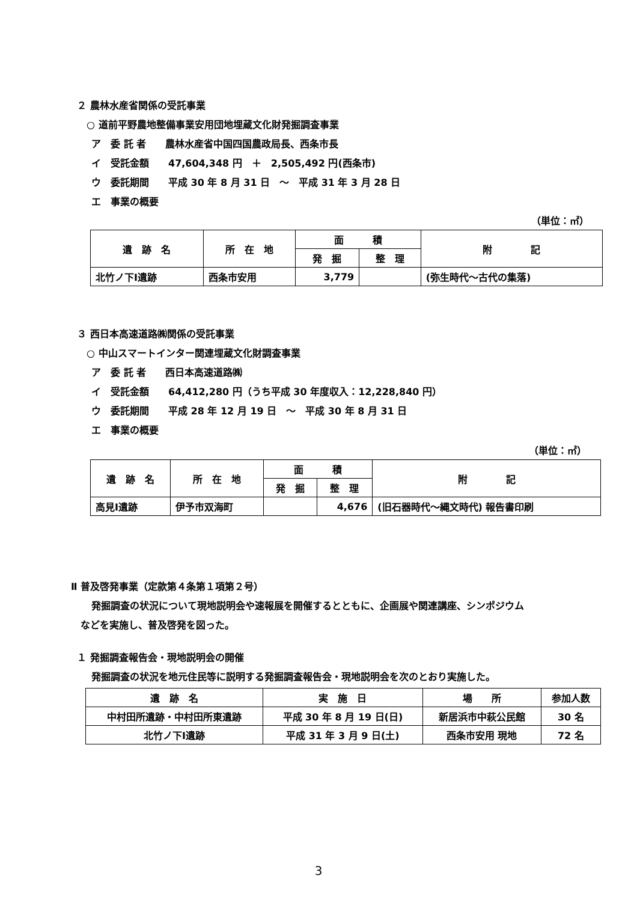２ 農林水産省関係の受託事業
○ 道前平野農地整備事業安用団地埋蔵文化財発掘調査事業
ア　委 託 者　　農林水産省中国四国農政局長、西条市長
イ　受託金額　　47,604,348 円　＋　2,505,492 円(西条市)
ウ　委託期間　　平成 30 年 8 月 31 日　～　平成 31 年 3 月 28 日
エ　事業の概要
（単位：㎡）
| 遺 跡 名 | 所 在 地 | 面 積 | | 附 記 |
| --- | --- | --- | --- | --- |
| | | 発 掘 | 整 理 | |
| 北竹ノ下Ⅰ遺跡 | 西条市安用 | 3,779 | | (弥生時代～古代の集落) |
３ 西日本高速道路㈱関係の受託事業
○ 中山スマートインター関連埋蔵文化財調査事業
ア　委 託 者　　西日本高速道路㈱
イ　受託金額　　64,412,280 円（うち平成 30 年度収入：12,228,840 円）
ウ　委託期間　　平成 28 年 12 月 19 日　～　平成 30 年 8 月 31 日
エ　事業の概要
（単位：㎡）
| 遺 跡 名 | 所 在 地 | 面 積 | | 附 記 |
| --- | --- | --- | --- | --- |
| | | 発 掘 | 整 理 | |
| 高見Ⅰ遺跡 | 伊予市双海町 | | 4,676 | (旧石器時代～縄文時代) 報告書印刷 |
Ⅱ 普及啓発事業（定款第４条第１項第２号）
発掘調査の状況について現地説明会や速報展を開催するとともに、企画展や関連講座、シンポジウム
などを実施し、普及啓発を図った。
１ 発掘調査報告会・現地説明会の開催
発掘調査の状況を地元住民等に説明する発掘調査報告会・現地説明会を次のとおり実施した。
| 遺 跡 名 | 実 施 日 | 場 所 | 参加人数 |
| --- | --- | --- | --- |
| 中村田所遺跡・中村田所東遺跡 | 平成 30 年 8 月 19 日(日) | 新居浜市中萩公民館 | 30 名 |
| 北竹ノ下Ⅰ遺跡 | 平成 31 年 3 月 9 日(土) | 西条市安用 現地 | 72 名 |
3